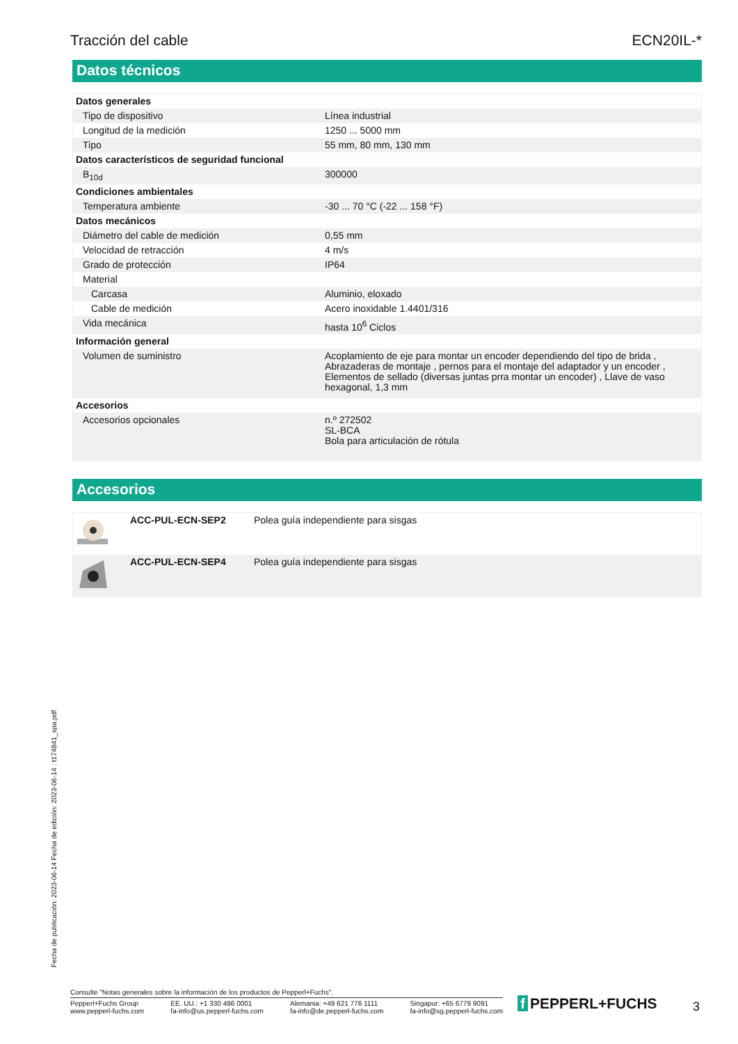Tracción del cable ECN20IL-*
Datos técnicos
| Datos generales | |
| Tipo de dispositivo | Línea industrial |
| Longitud de la medición | 1250 ... 5000 mm |
| Tipo | 55 mm, 80 mm, 130 mm |
| Datos característicos de seguridad funcional | |
| B<sub>10d</sub> | 300000 |
| Condiciones ambientales | |
| Temperatura ambiente | -30 ... 70 °C (-22 ... 158 °F) |
| Datos mecánicos | |
| Diámetro del cable de medición | 0,55 mm |
| Velocidad de retracción | 4 m/s |
| Grado de protección | IP64 |
| Material | |
| Carcasa | Aluminio, eloxado |
| Cable de medición | Acero inoxidable 1.4401/316 |
| Vida mecánica | hasta 10<sup>6</sup> Ciclos |
| Información general | |
| Volumen de suministro | Acoplamiento de eje para montar un encoder dependiendo del tipo de brida , Abrazaderas de montaje , pernos para el montaje del adaptador y un encoder , Elementos de sellado (diversas juntas prra montar un encoder) , Llave de vaso hexagonal, 1,3 mm |
| Accesorios | |
| Accesorios opcionales | n.º 272502 SL-BCA Bola para articulación de rótula |
Accesorios
| | ACC-PUL-ECN-SEP2 | Polea guía independiente para sisgas |
| | ACC-PUL-ECN-SEP4 | Polea guía independiente para sisgas |
Fecha de publicación: 2023-06-14 Fecha de edición: 2023-06-14 : t174841_spa.pdf
Consulte "Notas generales sobre la información de los productos de Pepperl+Fuchs".
Pepperl+Fuchs Group
www.pepperl-fuchs.com EE. UU.: +1 330 486 0001
fa-info@us.pepperl-fuchs.com Alemania: +49 621 776 1111
fa-info@de.pepperl-fuchs.com Singapur: +65 6779 9091
fa-info@sg.pepperl-fuchs.com
f PEPPERL+FUCHS 3